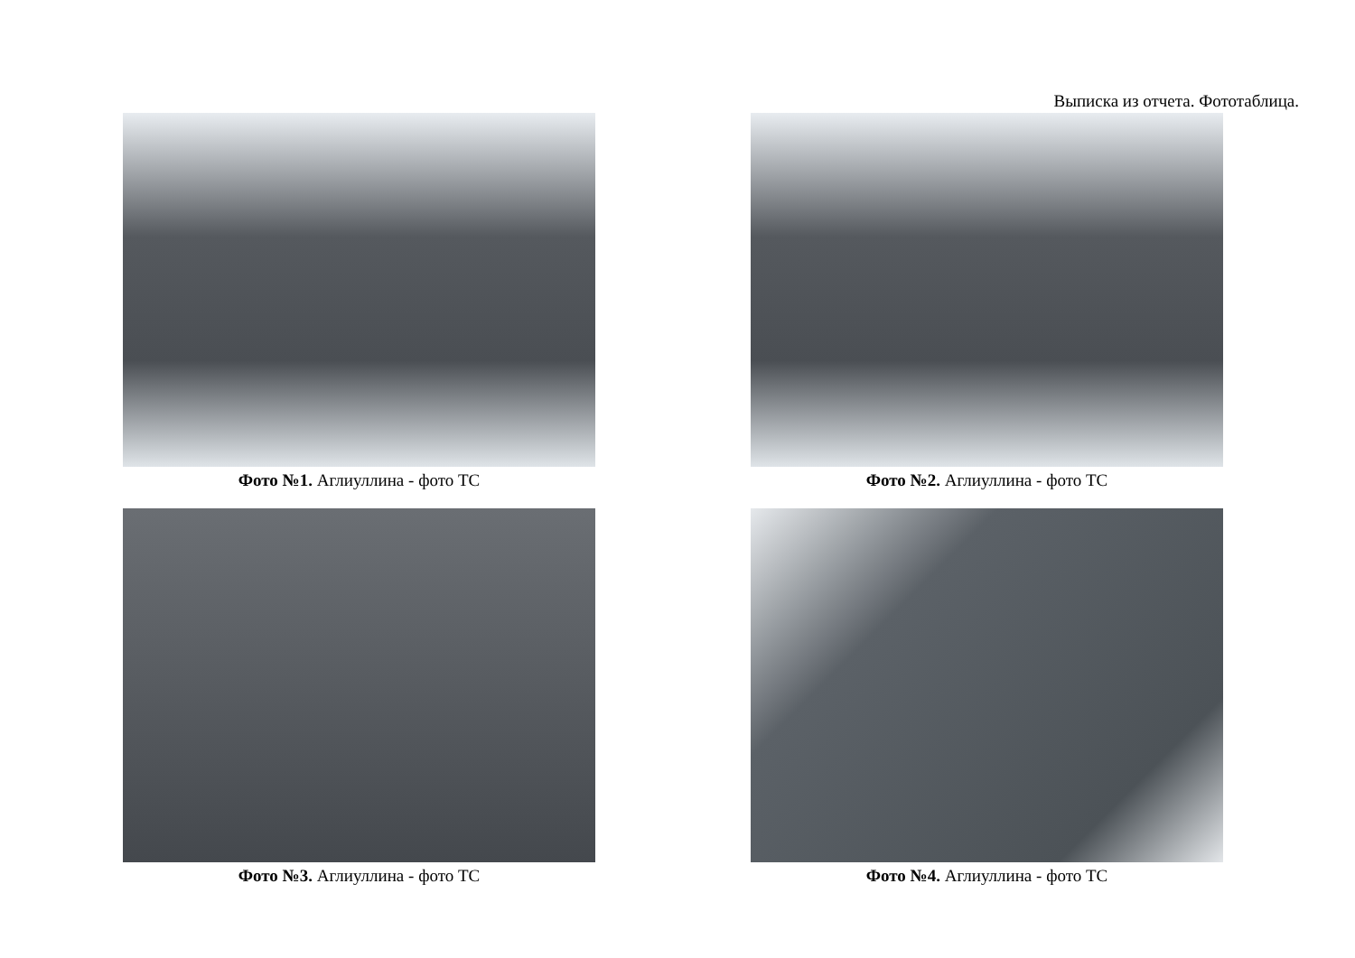Выписка из отчета. Фототаблица.
Фото №1. Аглиуллина - фото ТС
Фото №2. Аглиуллина - фото ТС
Фото №3. Аглиуллина - фото ТС
Фото №4. Аглиуллина - фото ТС